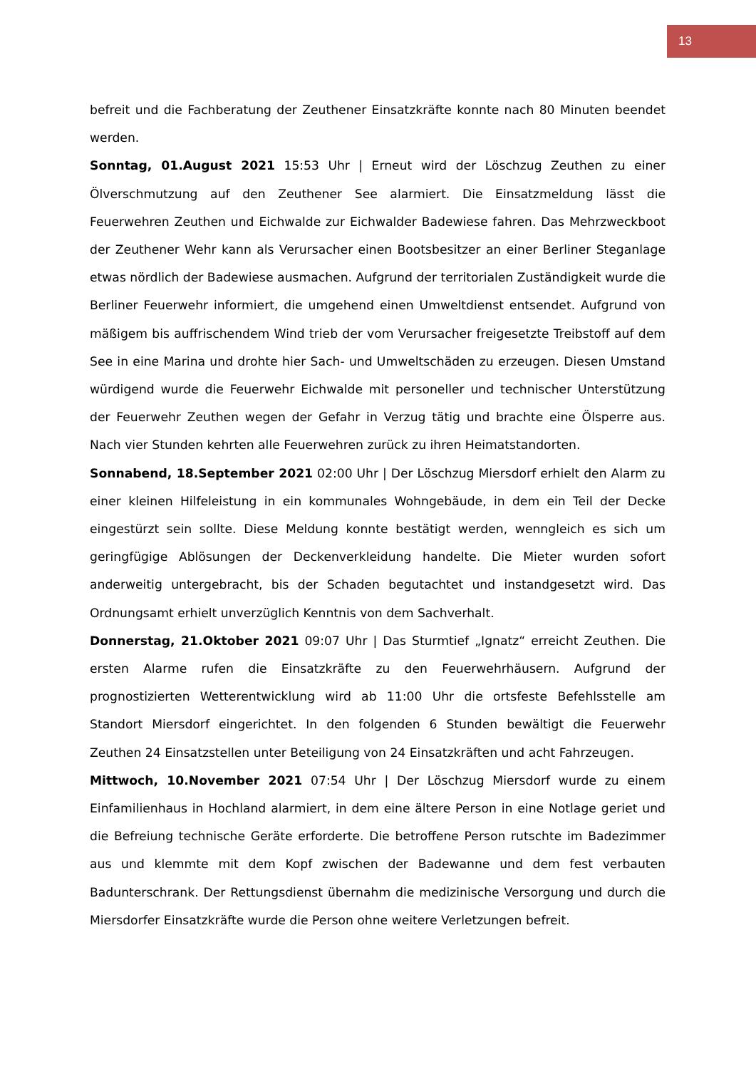13
befreit und die Fachberatung der Zeuthener Einsatzkräfte konnte nach 80 Minuten beendet werden.
Sonntag, 01.August 2021 15:53 Uhr | Erneut wird der Löschzug Zeuthen zu einer Ölverschmutzung auf den Zeuthener See alarmiert. Die Einsatzmeldung lässt die Feuerwehren Zeuthen und Eichwalde zur Eichwalder Badewiese fahren. Das Mehrzweckboot der Zeuthener Wehr kann als Verursacher einen Bootsbesitzer an einer Berliner Steganlage etwas nördlich der Badewiese ausmachen. Aufgrund der territorialen Zuständigkeit wurde die Berliner Feuerwehr informiert, die umgehend einen Umweltdienst entsendet. Aufgrund von mäßigem bis auffrischendem Wind trieb der vom Verursacher freigesetzte Treibstoff auf dem See in eine Marina und drohte hier Sach- und Umweltschäden zu erzeugen. Diesen Umstand würdigend wurde die Feuerwehr Eichwalde mit personeller und technischer Unterstützung der Feuerwehr Zeuthen wegen der Gefahr in Verzug tätig und brachte eine Ölsperre aus. Nach vier Stunden kehrten alle Feuerwehren zurück zu ihren Heimatstandorten.
Sonnabend, 18.September 2021 02:00 Uhr | Der Löschzug Miersdorf erhielt den Alarm zu einer kleinen Hilfeleistung in ein kommunales Wohngebäude, in dem ein Teil der Decke eingestürzt sein sollte. Diese Meldung konnte bestätigt werden, wenngleich es sich um geringfügige Ablösungen der Deckenverkleidung handelte. Die Mieter wurden sofort anderweitig untergebracht, bis der Schaden begutachtet und instandgesetzt wird. Das Ordnungsamt erhielt unverzüglich Kenntnis von dem Sachverhalt.
Donnerstag, 21.Oktober 2021 09:07 Uhr | Das Sturmtief „Ignatz“ erreicht Zeuthen. Die ersten Alarme rufen die Einsatzkräfte zu den Feuerwehrhäusern. Aufgrund der prognostizierten Wetterentwicklung wird ab 11:00 Uhr die ortsfeste Befehlsstelle am Standort Miersdorf eingerichtet. In den folgenden 6 Stunden bewältigt die Feuerwehr Zeuthen 24 Einsatzstellen unter Beteiligung von 24 Einsatzkräften und acht Fahrzeugen.
Mittwoch, 10.November 2021 07:54 Uhr | Der Löschzug Miersdorf wurde zu einem Einfamilienhaus in Hochland alarmiert, in dem eine ältere Person in eine Notlage geriet und die Befreiung technische Geräte erforderte. Die betroffene Person rutschte im Badezimmer aus und klemmte mit dem Kopf zwischen der Badewanne und dem fest verbauten Badunterschrank. Der Rettungsdienst übernahm die medizinische Versorgung und durch die Miersdorfer Einsatzkräfte wurde die Person ohne weitere Verletzungen befreit.